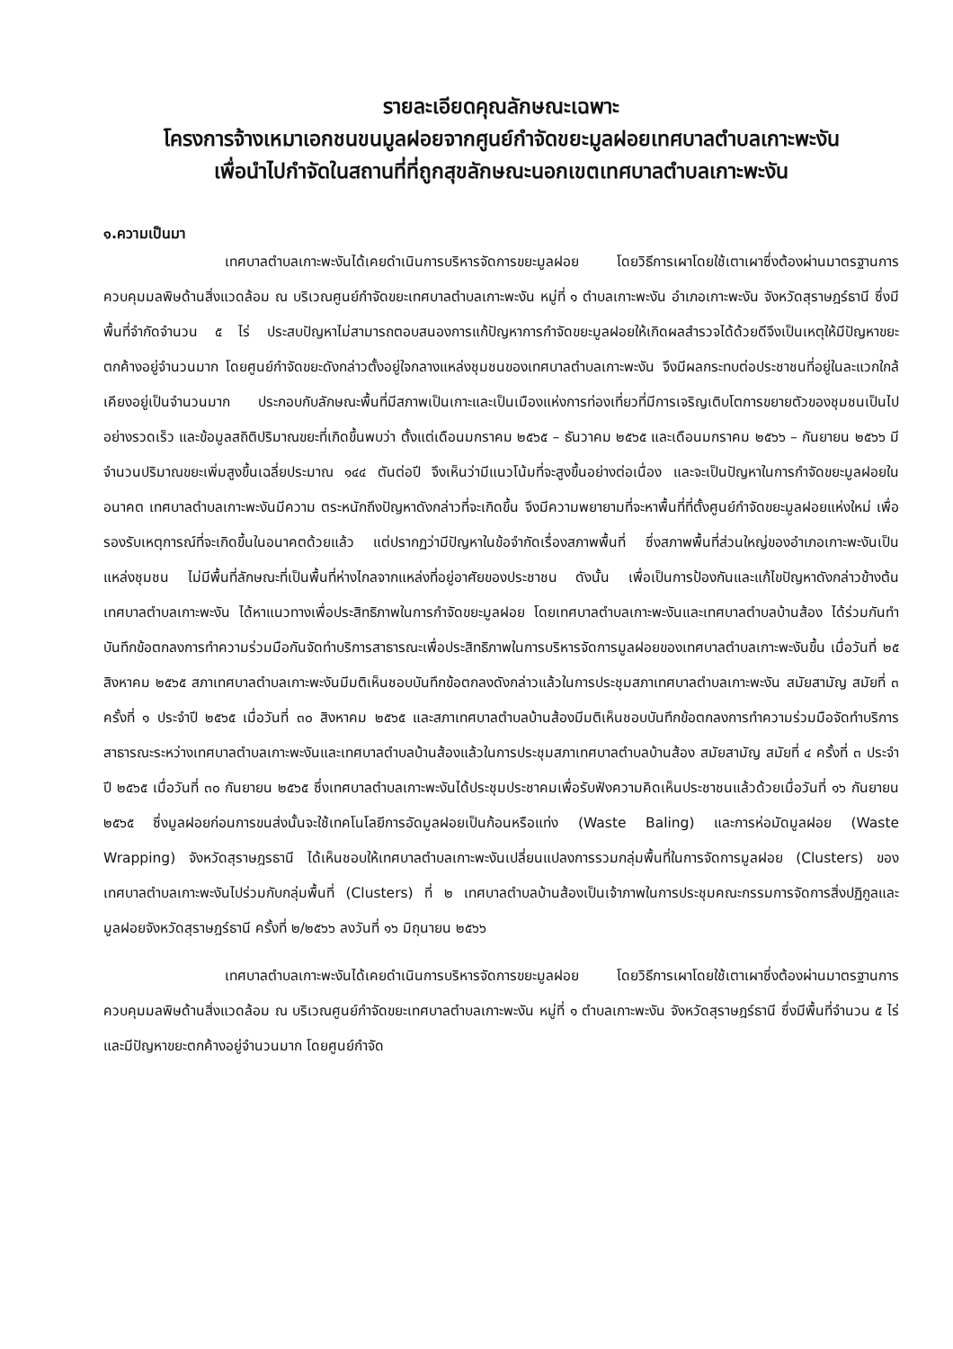รายละเอียดคุณลักษณะเฉพาะ
โครงการจ้างเหมาเอกชนขนมูลฝอยจากศูนย์กำจัดขยะมูลฝอยเทศบาลตำบลเกาะพะงัน
เพื่อนำไปกำจัดในสถานที่ที่ถูกสุขลักษณะนอกเขตเทศบาลตำบลเกาะพะงัน
๑.ความเป็นมา
เทศบาลตำบลเกาะพะงันได้เคยดำเนินการบริหารจัดการขยะมูลฝอย โดยวิธีการเผาโดยใช้เตาเผาซึ่งต้องผ่านมาตรฐานการควบคุมมลพิษด้านสิ่งแวดล้อม ณ บริเวณศูนย์กำจัดขยะเทศบาลตำบลเกาะพะงัน หมู่ที่ ๑ ตำบลเกาะพะงัน อำเภอเกาะพะงัน จังหวัดสุราษฎร์ธานี ซึ่งมีพื้นที่จำกัดจำนวน ๕ ไร่ ประสบปัญหาไม่สามารถตอบสนองการแก้ปัญหาการกำจัดขยะมูลฝอยให้เกิดผลสำรวจได้ด้วยดีจึงเป็นเหตุให้มีปัญหาขยะตกค้างอยู่จำนวนมาก โดยศูนย์กำจัดขยะดังกล่าวตั้งอยู่ใจกลางแหล่งชุมชนของเทศบาลตำบลเกาะพะงัน จึงมีผลกระทบต่อประชาชนที่อยู่ในละแวกใกล้เคียงอยู่เป็นจำนวนมาก ประกอบกับลักษณะพื้นที่มีสภาพเป็นเกาะและเป็นเมืองแห่งการท่องเที่ยวที่มีการเจริญเติบโตการขยายตัวของชุมชนเป็นไปอย่างรวดเร็ว และข้อมูลสถิติปริมาณขยะที่เกิดขึ้นพบว่า ตั้งแต่เดือนมกราคม ๒๕๖๕ – ธันวาคม ๒๕๖๕ และเดือนมกราคม ๒๕๖๖ – กันยายน ๒๕๖๖ มีจำนวนปริมาณขยะเพิ่มสูงขึ้นเฉลี่ยประมาณ ๑๔๔ ตันต่อปี จึงเห็นว่ามีแนวโน้มที่จะสูงขึ้นอย่างต่อเนื่อง และจะเป็นปัญหาในการกำจัดขยะมูลฝอยในอนาคต เทศบาลตำบลเกาะพะงันมีความ ตระหนักถึงปัญหาดังกล่าวที่จะเกิดขึ้น จึงมีความพยายามที่จะหาพื้นที่ที่ตั้งศูนย์กำจัดขยะมูลฝอยแห่งใหม่ เพื่อรองรับเหตุการณ์ที่จะเกิดขึ้นในอนาคตด้วยแล้ว แต่ปรากฏว่ามีปัญหาในข้อจำกัดเรื่องสภาพพื้นที่ ซึ่งสภาพพื้นที่ส่วนใหญ่ของอำเภอเกาะพะงันเป็นแหล่งชุมชน ไม่มีพื้นที่ลักษณะที่เป็นพื้นที่ห่างไกลจากแหล่งที่อยู่อาศัยของประชาชน ดังนั้น เพื่อเป็นการป้องกันและแก้ไขปัญหาดังกล่าวข้างต้น เทศบาลตำบลเกาะพะงัน ได้หาแนวทางเพื่อประสิทธิภาพในการกำจัดขยะมูลฝอย โดยเทศบาลตำบลเกาะพะงันและเทศบาลตำบลบ้านส้อง ได้ร่วมกันทำบันทึกข้อตกลงการทำความร่วมมือกันจัดทำบริการสาธารณะเพื่อประสิทธิภาพในการบริหารจัดการมูลฝอยของเทศบาลตำบลเกาะพะงันขึ้น เมื่อวันที่ ๒๕ สิงหาคม ๒๕๖๕ สภาเทศบาลตำบลเกาะพะงันมีมติเห็นชอบบันทึกข้อตกลงดังกล่าวแล้วในการประชุมสภาเทศบาลตำบลเกาะพะงัน สมัยสามัญ สมัยที่ ๓ ครั้งที่ ๑ ประจำปี ๒๕๖๕ เมื่อวันที่ ๓๐ สิงหาคม ๒๕๖๕ และสภาเทศบาลตำบลบ้านส้องมีมติเห็นชอบบันทึกข้อตกลงการทำความร่วมมือจัดทำบริการสาธารณะระหว่างเทศบาลตำบลเกาะพะงันและเทศบาลตำบลบ้านส้องแล้วในการประชุมสภาเทศบาลตำบลบ้านส้อง สมัยสามัญ สมัยที่ ๔ ครั้งที่ ๓ ประจำปี ๒๕๖๕ เมื่อวันที่ ๓๐ กันยายน ๒๕๖๕ ซึ่งเทศบาลตำบลเกาะพะงันได้ประชุมประชาคมเพื่อรับฟังความคิดเห็นประชาชนแล้วด้วยเมื่อวันที่ ๑๖ กันยายน ๒๕๖๕ ซึ่งมูลฝอยก่อนการขนส่งนั้นจะใช้เทคโนโลยีการอัดมูลฝอยเป็นก้อนหรือแท่ง (Waste Baling) และการห่อมัดมูลฝอย (Waste Wrapping) จังหวัดสุราษฎรธานี ได้เห็นชอบให้เทศบาลตำบลเกาะพะงันเปลี่ยนแปลงการรวมกลุ่มพื้นที่ในการจัดการมูลฝอย (Clusters) ของเทศบาลตำบลเกาะพะงันไปร่วมกับกลุ่มพื้นที่ (Clusters) ที่ ๒ เทศบาลตำบลบ้านส้องเป็นเจ้าภาพในการประชุมคณะกรรมการจัดการสิ่งปฏิกูลและมูลฝอยจังหวัดสุราษฎร์ธานี ครั้งที่ ๒/๒๕๖๖ ลงวันที่ ๑๖ มิถุนายน ๒๕๖๖
เทศบาลตำบลเกาะพะงันได้เคยดำเนินการบริหารจัดการขยะมูลฝอย โดยวิธีการเผาโดยใช้เตาเผาซึ่งต้องผ่านมาตรฐานการควบคุมมลพิษด้านสิ่งแวดล้อม ณ บริเวณศูนย์กำจัดขยะเทศบาลตำบลเกาะพะงัน หมู่ที่ ๑ ตำบลเกาะพะงัน จังหวัดสุราษฎร์ธานี ซึ่งมีพื้นที่จำนวน ๕ ไร่ และมีปัญหาขยะตกค้างอยู่จำนวนมาก โดยศูนย์กำจัด